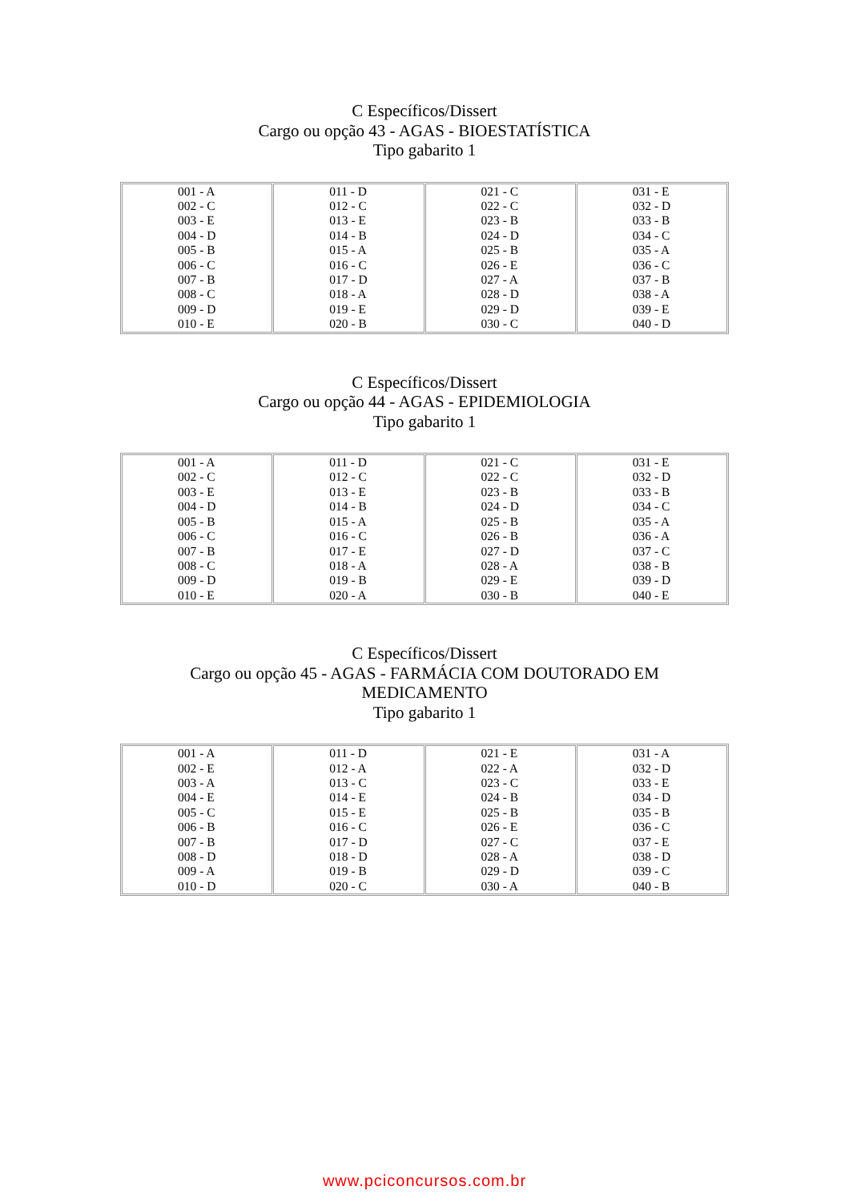C Específicos/Dissert
Cargo ou opção 43 - AGAS - BIOESTATÍSTICA
Tipo gabarito 1
| 001 - A 002 - C 003 - E 004 - D 005 - B 006 - C 007 - B 008 - C 009 - D 010 - E | 011 - D 012 - C 013 - E 014 - B 015 - A 016 - C 017 - D 018 - A 019 - E 020 - B | 021 - C 022 - C 023 - B 024 - D 025 - B 026 - E 027 - A 028 - D 029 - D 030 - C | 031 - E 032 - D 033 - B 034 - C 035 - A 036 - C 037 - B 038 - A 039 - E 040 - D |
C Específicos/Dissert
Cargo ou opção 44 - AGAS - EPIDEMIOLOGIA
Tipo gabarito 1
| 001 - A 002 - C 003 - E 004 - D 005 - B 006 - C 007 - B 008 - C 009 - D 010 - E | 011 - D 012 - C 013 - E 014 - B 015 - A 016 - C 017 - E 018 - A 019 - B 020 - A | 021 - C 022 - C 023 - B 024 - D 025 - B 026 - B 027 - D 028 - A 029 - E 030 - B | 031 - E 032 - D 033 - B 034 - C 035 - A 036 - A 037 - C 038 - B 039 - D 040 - E |
C Específicos/Dissert
Cargo ou opção 45 - AGAS - FARMÁCIA COM DOUTORADO EM
MEDICAMENTO
Tipo gabarito 1
| 001 - A 002 - E 003 - A 004 - E 005 - C 006 - B 007 - B 008 - D 009 - A 010 - D | 011 - D 012 - A 013 - C 014 - E 015 - E 016 - C 017 - D 018 - D 019 - B 020 - C | 021 - E 022 - A 023 - C 024 - B 025 - B 026 - E 027 - C 028 - A 029 - D 030 - A | 031 - A 032 - D 033 - E 034 - D 035 - B 036 - C 037 - E 038 - D 039 - C 040 - B |
www.pciconcursos.com.br